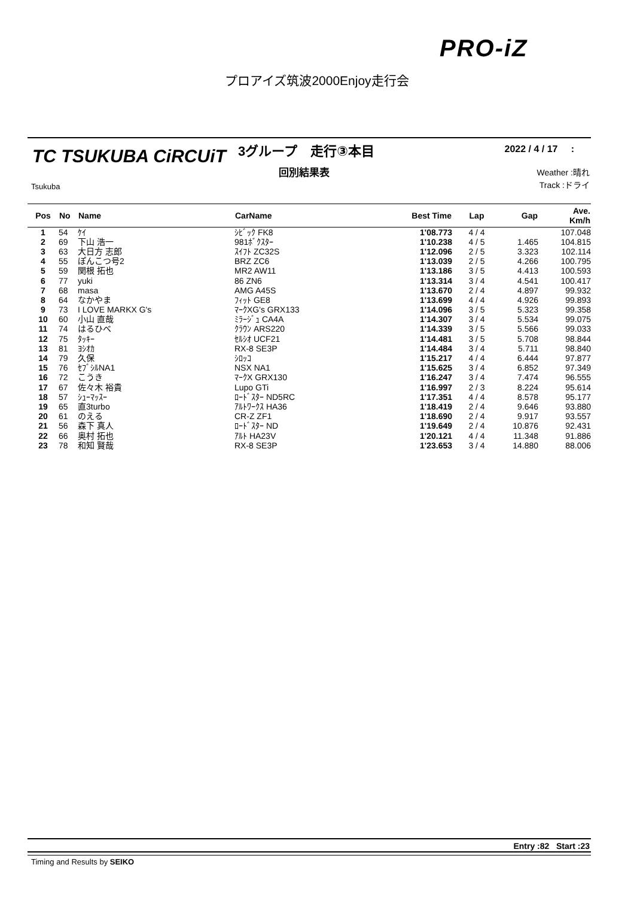PRO-iZ
プロアイズ筑波2000Enjoy走行会
TC TSUKUBA CiRCUiT
Tsukuba
3グループ　走行③本目
回別結果表
2022 / 4 / 17 :
Weather :晴れ
Track :ドライ
| Pos | No | Name | CarName | Best Time | Lap | Gap | Ave. Km/h |
| --- | --- | --- | --- | --- | --- | --- | --- |
| 1 | 54 | ｹｲ | ｼﾋﾞｯｸ FK8 | 1'08.773 | 4 / 4 | | 107.048 |
| 2 | 69 | 下山 浩一 | 981ﾎﾞｸｽﾀｰ | 1'10.238 | 4 / 5 | 1.465 | 104.815 |
| 3 | 63 | 大日方 志郎 | ｽｲﾌﾄ ZC32S | 1'12.096 | 2 / 5 | 3.323 | 102.114 |
| 4 | 55 | ぽんこつ号2 | BRZ ZC6 | 1'13.039 | 2 / 5 | 4.266 | 100.795 |
| 5 | 59 | 関根 拓也 | MR2 AW11 | 1'13.186 | 3 / 5 | 4.413 | 100.593 |
| 6 | 77 | yuki | 86 ZN6 | 1'13.314 | 3 / 4 | 4.541 | 100.417 |
| 7 | 68 | masa | AMG A45S | 1'13.670 | 2 / 4 | 4.897 | 99.932 |
| 8 | 64 | なかやま | ﾌｨｯﾄ GE8 | 1'13.699 | 4 / 4 | 4.926 | 99.893 |
| 9 | 73 | I LOVE MARKX G's | ﾏｰｸXG's GRX133 | 1'14.096 | 3 / 5 | 5.323 | 99.358 |
| 10 | 60 | 小山 直哉 | ﾐﾗｰｼﾞｭ CA4A | 1'14.307 | 3 / 4 | 5.534 | 99.075 |
| 11 | 74 | はるひべ | ｸﾗｳﾝ ARS220 | 1'14.339 | 3 / 5 | 5.566 | 99.033 |
| 12 | 75 | ﾀｯｷｰ | ｾﾙｼｵ UCF21 | 1'14.481 | 3 / 5 | 5.708 | 98.844 |
| 13 | 81 | ﾖｼｵｶ | RX-8 SE3P | 1'14.484 | 3 / 4 | 5.711 | 98.840 |
| 14 | 79 | 久保 | ｼﾛｯｺ | 1'15.217 | 4 / 4 | 6.444 | 97.877 |
| 15 | 76 | ｾﾌﾞｼﾙNA1 | NSX NA1 | 1'15.625 | 3 / 4 | 6.852 | 97.349 |
| 16 | 72 | こうき | ﾏｰｸX GRX130 | 1'16.247 | 3 / 4 | 7.474 | 96.555 |
| 17 | 67 | 佐々木 裕貴 | Lupo GTi | 1'16.997 | 2 / 3 | 8.224 | 95.614 |
| 18 | 57 | ｼｭｰﾏｯｽｰ | ﾛｰﾄﾞｽﾀｰ ND5RC | 1'17.351 | 4 / 4 | 8.578 | 95.177 |
| 19 | 65 | 直3turbo | ｱﾙﾄﾜｰｸｽ HA36 | 1'18.419 | 2 / 4 | 9.646 | 93.880 |
| 20 | 61 | のえる | CR-Z ZF1 | 1'18.690 | 2 / 4 | 9.917 | 93.557 |
| 21 | 56 | 森下 真人 | ﾛｰﾄﾞｽﾀｰ ND | 1'19.649 | 2 / 4 | 10.876 | 92.431 |
| 22 | 66 | 奥村 拓也 | ｱﾙﾄ HA23V | 1'20.121 | 4 / 4 | 11.348 | 91.886 |
| 23 | 78 | 和知 賢哉 | RX-8 SE3P | 1'23.653 | 3 / 4 | 14.880 | 88.006 |
Entry :82 Start :23
Timing and Results by SEIKO